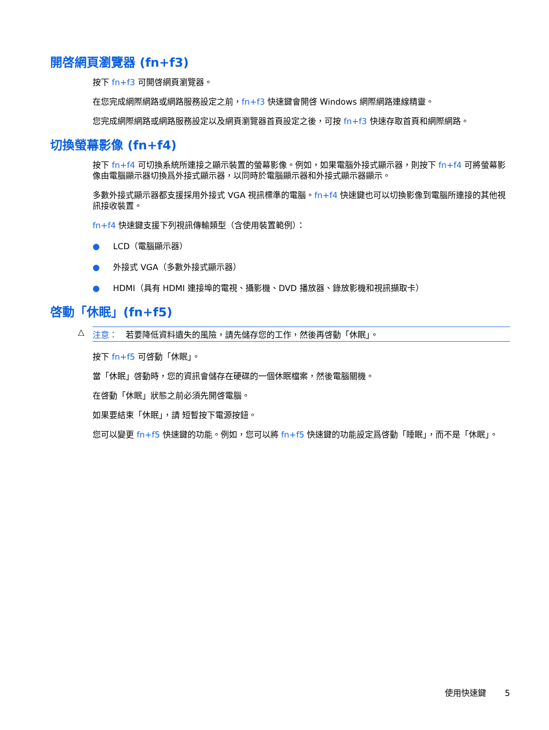開啓網頁瀏覽器 (fn+f3)
按下 fn+f3 可開啓網頁瀏覽器。
在您完成網際網路或網路服務設定之前，fn+f3 快速鍵會開啓 Windows 網際網路連線精靈。
您完成網際網路或網路服務設定以及網頁瀏覽器首頁設定之後，可按 fn+f3 快速存取首頁和網際網路。
切換螢幕影像 (fn+f4)
按下 fn+f4 可切換系統所連接之顯示裝置的螢幕影像。例如，如果電腦外接式顯示器，則按下 fn+f4 可將螢幕影像由電腦顯示器切換爲外接式顯示器，以同時於電腦顯示器和外接式顯示器顯示。
多數外接式顯示器都支援採用外接式 VGA 視訊標準的電腦。fn+f4 快速鍵也可以切換影像到電腦所連接的其他視訊接收裝置。
fn+f4 快速鍵支援下列視訊傳輸類型（含使用裝置範例）：
● LCD（電腦顯示器）
● 外接式 VGA（多數外接式顯示器）
● HDMI（具有 HDMI 連接埠的電視、攝影機、DVD 播放器、錄放影機和視訊擷取卡）
啓動「休眠」(fn+f5)
△ 注意：　若要降低資料遺失的風險，請先儲存您的工作，然後再啓動「休眠」。
按下 fn+f5 可啓動「休眠」。
當「休眠」啓動時，您的資訊會儲存在硬碟的一個休眠檔案，然後電腦關機。
在啓動「休眠」狀態之前必須先開啓電腦。
如果要結束「休眠」，請 短暫按下電源按鈕。
您可以變更 fn+f5 快速鍵的功能。例如，您可以將 fn+f5 快速鍵的功能設定爲啓動「睡眠」，而不是「休眠」。
使用快速鍵 5